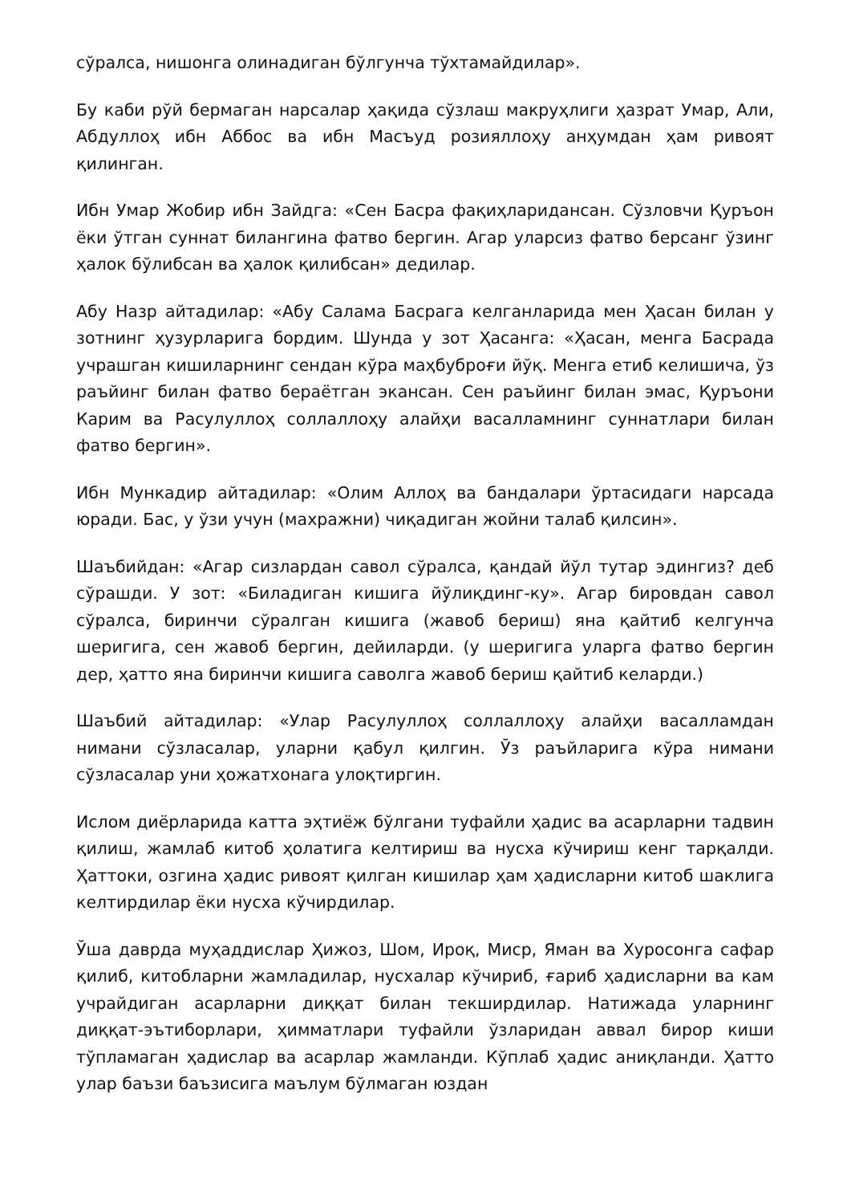сўралса, нишонга олинадиган бўлгунча тўхтамайдилар».
Бу каби рўй бермаган нарсалар ҳақида сўзлаш макруҳлиги ҳазрат Умар, Али, Абдуллоҳ ибн Аббос ва ибн Масъуд розияллоҳу анҳумдан ҳам ривоят қилинган.
Ибн Умар Жобир ибн Зайдга: «Сен Басра фақиҳларидансан. Сўзловчи Қуръон ёки ўтган суннат билангина фатво бергин. Агар уларсиз фатво берсанг ўзинг ҳалок бўлибсан ва ҳалок қилибсан» дедилар.
Абу Назр айтадилар: «Абу Салама Басрага келганларида мен Ҳасан билан у зотнинг ҳузурларига бордим. Шунда у зот Ҳасанга: «Ҳасан, менга Басрада учрашган кишиларнинг сендан кўра маҳбуброғи йўқ. Менга етиб келишича, ўз раъйинг билан фатво бераётган экансан. Сен раъйинг билан эмас, Қуръони Карим ва Расулуллоҳ соллаллоҳу алайҳи васалламнинг суннатлари билан фатво бергин».
Ибн Мункадир айтадилар: «Олим Аллоҳ ва бандалари ўртасидаги нарсада юради. Бас, у ўзи учун (махражни) чиқадиган жойни талаб қилсин».
Шаъбийдан: «Агар сизлардан савол сўралса, қандай йўл тутар эдингиз? деб сўрашди. У зот: «Биладиган кишига йўлиқдинг-ку». Агар бировдан савол сўралса, биринчи сўралган кишига (жавоб бериш) яна қайтиб келгунча шеригига, сен жавоб бергин, дейиларди. (у шеригига уларга фатво бергин дер, ҳатто яна биринчи кишига саволга жавоб бериш қайтиб келарди.)
Шаъбий айтадилар: «Улар Расулуллоҳ соллаллоҳу алайҳи васалламдан нимани сўзласалар, уларни қабул қилгин. Ўз раъйларига кўра нимани сўзласалар уни ҳожатхонага улоқтиргин.
Ислом диёрларида катта эҳтиёж бўлгани туфайли ҳадис ва асарларни тадвин қилиш, жамлаб китоб ҳолатига келтириш ва нусха кўчириш кенг тарқалди. Ҳаттоки, озгина ҳадис ривоят қилган кишилар ҳам ҳадисларни китоб шаклига келтирдилар ёки нусха кўчирдилар.
Ўша даврда муҳаддислар Ҳижоз, Шом, Ироқ, Миср, Яман ва Хуросонга сафар қилиб, китобларни жамладилар, нусхалар кўчириб, ғариб ҳадисларни ва кам учрайдиган асарларни диққат билан текширдилар. Натижада уларнинг диққат-эътиборлари, ҳимматлари туфайли ўзларидан аввал бирор киши тўпламаган ҳадислар ва асарлар жамланди. Кўплаб ҳадис аниқланди. Ҳатто улар баъзи баъзисига маълум бўлмаган юздан